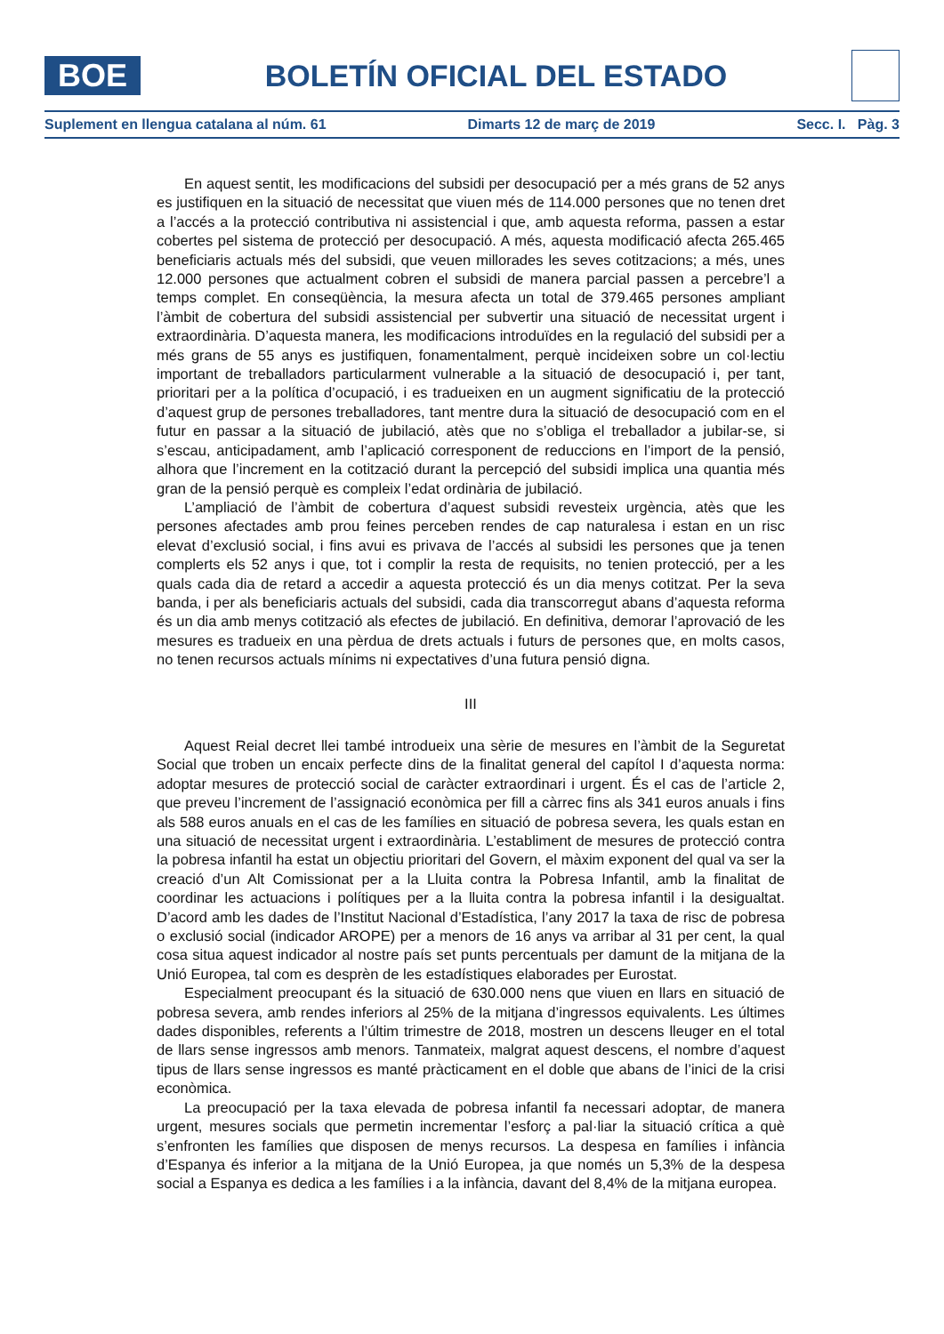BOE
BOLETÍN OFICIAL DEL ESTADO
Suplement en llengua catalana al núm. 61 Dimarts 12 de març de 2019 Secc. I. Pàg. 3
En aquest sentit, les modificacions del subsidi per desocupació per a més grans de 52 anys es justifiquen en la situació de necessitat que viuen més de 114.000 persones que no tenen dret a l’accés a la protecció contributiva ni assistencial i que, amb aquesta reforma, passen a estar cobertes pel sistema de protecció per desocupació. A més, aquesta modificació afecta 265.465 beneficiaris actuals més del subsidi, que veuen millorades les seves cotitzacions; a més, unes 12.000 persones que actualment cobren el subsidi de manera parcial passen a percebre’l a temps complet. En conseqüència, la mesura afecta un total de 379.465 persones ampliant l’àmbit de cobertura del subsidi assistencial per subvertir una situació de necessitat urgent i extraordinària. D’aquesta manera, les modificacions introduïdes en la regulació del subsidi per a més grans de 55 anys es justifiquen, fonamentalment, perquè incideixen sobre un col·lectiu important de treballadors particularment vulnerable a la situació de desocupació i, per tant, prioritari per a la política d’ocupació, i es tradueixen en un augment significatiu de la protecció d’aquest grup de persones treballadores, tant mentre dura la situació de desocupació com en el futur en passar a la situació de jubilació, atès que no s’obliga el treballador a jubilar-se, si s’escau, anticipadament, amb l’aplicació corresponent de reduccions en l’import de la pensió, alhora que l’increment en la cotització durant la percepció del subsidi implica una quantia més gran de la pensió perquè es compleix l’edat ordinària de jubilació.
L’ampliació de l’àmbit de cobertura d’aquest subsidi revesteix urgència, atès que les persones afectades amb prou feines perceben rendes de cap naturalesa i estan en un risc elevat d’exclusió social, i fins avui es privava de l’accés al subsidi les persones que ja tenen complerts els 52 anys i que, tot i complir la resta de requisits, no tenien protecció, per a les quals cada dia de retard a accedir a aquesta protecció és un dia menys cotitzat. Per la seva banda, i per als beneficiaris actuals del subsidi, cada dia transcorregut abans d’aquesta reforma és un dia amb menys cotització als efectes de jubilació. En definitiva, demorar l’aprovació de les mesures es tradueix en una pèrdua de drets actuals i futurs de persones que, en molts casos, no tenen recursos actuals mínims ni expectatives d’una futura pensió digna.
III
Aquest Reial decret llei també introdueix una sèrie de mesures en l’àmbit de la Seguretat Social que troben un encaix perfecte dins de la finalitat general del capítol I d’aquesta norma: adoptar mesures de protecció social de caràcter extraordinari i urgent. És el cas de l’article 2, que preveu l’increment de l’assignació econòmica per fill a càrrec fins als 341 euros anuals i fins als 588 euros anuals en el cas de les famílies en situació de pobresa severa, les quals estan en una situació de necessitat urgent i extraordinària. L’establiment de mesures de protecció contra la pobresa infantil ha estat un objectiu prioritari del Govern, el màxim exponent del qual va ser la creació d’un Alt Comissionat per a la Lluita contra la Pobresa Infantil, amb la finalitat de coordinar les actuacions i polítiques per a la lluita contra la pobresa infantil i la desigualtat. D’acord amb les dades de l’Institut Nacional d’Estadística, l’any 2017 la taxa de risc de pobresa o exclusió social (indicador AROPE) per a menors de 16 anys va arribar al 31 per cent, la qual cosa situa aquest indicador al nostre país set punts percentuals per damunt de la mitjana de la Unió Europea, tal com es desprèn de les estadístiques elaborades per Eurostat.
Especialment preocupant és la situació de 630.000 nens que viuen en llars en situació de pobresa severa, amb rendes inferiors al 25% de la mitjana d’ingressos equivalents. Les últimes dades disponibles, referents a l’últim trimestre de 2018, mostren un descens lleuger en el total de llars sense ingressos amb menors. Tanmateix, malgrat aquest descens, el nombre d’aquest tipus de llars sense ingressos es manté pràcticament en el doble que abans de l’inici de la crisi econòmica.
La preocupació per la taxa elevada de pobresa infantil fa necessari adoptar, de manera urgent, mesures socials que permetin incrementar l’esforç a pal·liar la situació crítica a què s’enfronten les famílies que disposen de menys recursos. La despesa en famílies i infància d’Espanya és inferior a la mitjana de la Unió Europea, ja que només un 5,3% de la despesa social a Espanya es dedica a les famílies i a la infància, davant del 8,4% de la mitjana europea.